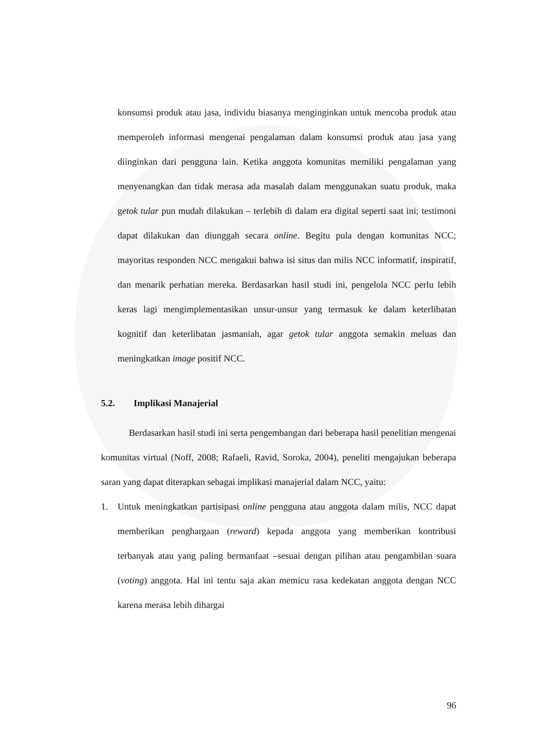konsumsi produk atau jasa, individu biasanya menginginkan untuk mencoba produk atau memperoleh informasi mengenai pengalaman dalam konsumsi produk atau jasa yang diinginkan dari pengguna lain. Ketika anggota komunitas memiliki pengalaman yang menyenangkan dan tidak merasa ada masalah dalam menggunakan suatu produk, maka getok tular pun mudah dilakukan – terlebih di dalam era digital seperti saat ini; testimoni dapat dilakukan dan diunggah secara online. Begitu pula dengan komunitas NCC; mayoritas responden NCC mengakui bahwa isi situs dan milis NCC informatif, inspiratif, dan menarik perhatian mereka. Berdasarkan hasil studi ini, pengelola NCC perlu lebih keras lagi mengimplementasikan unsur-unsur yang termasuk ke dalam keterlibatan kognitif dan keterlibatan jasmaniah, agar getok tular anggota semakin meluas dan meningkatkan image positif NCC.
5.2. Implikasi Manajerial
   Berdasarkan hasil studi ini serta pengembangan dari beberapa hasil penelitian mengenai komunitas virtual (Noff, 2008; Rafaeli, Ravid, Soroka, 2004), peneliti mengajukan beberapa saran yang dapat diterapkan sebagai implikasi manajerial dalam NCC, yaitu:
1. Untuk meningkatkan partisipasi online pengguna atau anggota dalam milis, NCC dapat memberikan penghargaan (reward) kepada anggota yang memberikan kontribusi terbanyak atau yang paling bermanfaat –sesuai dengan pilihan atau pengambilan suara (voting) anggota. Hal ini tentu saja akan memicu rasa kedekatan anggota dengan NCC karena merasa lebih dihargai
96